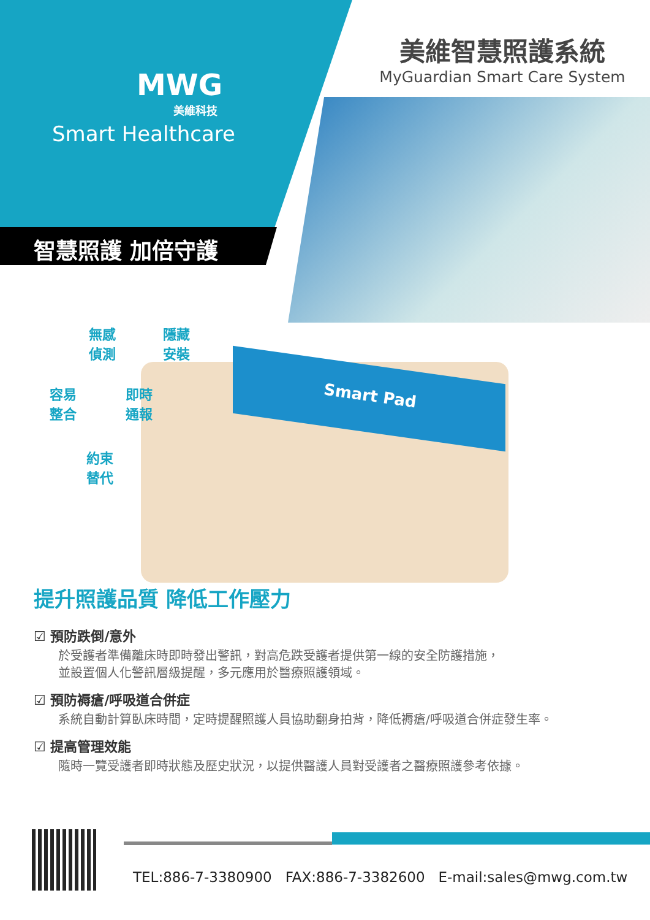MWG
美維科技
Smart Healthcare
智慧照護 加倍守護
美維智慧照護系統
MyGuardian Smart Care System
無感
偵測
隱藏
安裝
容易
整合
即時
通報
約束
替代
Smart Pad
提升照護品質 降低工作壓力
☑ 預防跌倒/意外
於受護者準備離床時即時發出警訊，對高危跌受護者提供第一線的安全防護措施，
並設置個人化警訊層級提醒，多元應用於醫療照護領域。
☑ 預防褥瘡/呼吸道合併症
系統自動計算臥床時間，定時提醒照護人員協助翻身拍背，降低褥瘡/呼吸道合併症發生率。
☑ 提高管理效能
隨時一覽受護者即時狀態及歷史狀況，以提供醫護人員對受護者之醫療照護參考依據。
TEL:886-7-3380900 FAX:886-7-3382600 E-mail:sales@mwg.com.tw